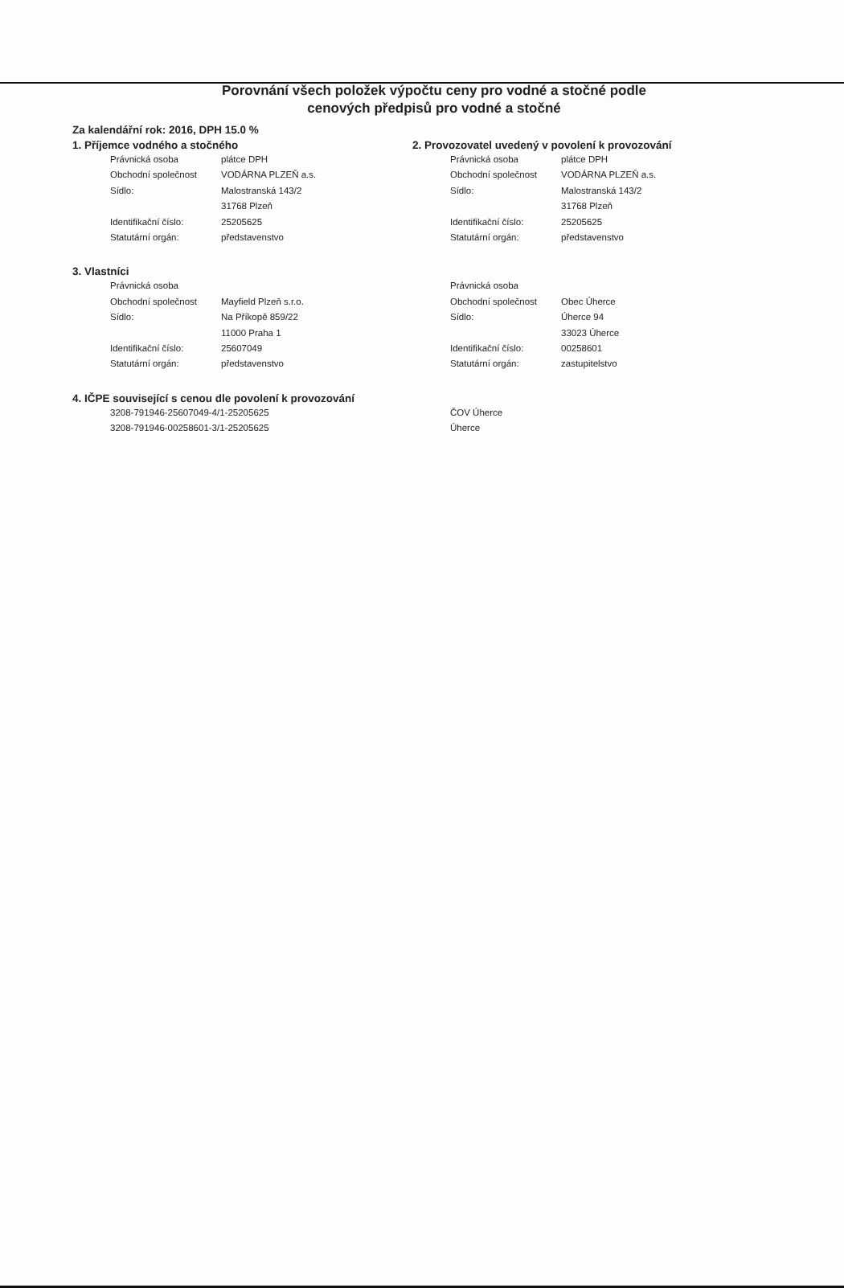Porovnání všech položek výpočtu ceny pro vodné a stočné podle
cenových předpisů pro vodné a stočné
Za kalendářní rok: 2016, DPH 15.0 %
1. Příjemce vodného a stočného
| Právnická osoba | plátce DPH |
| Obchodní společnost | VODÁRNA PLZEŇ a.s. |
| Sídlo: | Malostranská 143/2 |
| | 31768 Plzeň |
| Identifikační číslo: | 25205625 |
| Statutární orgán: | představenstvo |
2. Provozovatel uvedený v povolení k provozování
| Právnická osoba | plátce DPH |
| Obchodní společnost | VODÁRNA PLZEŇ a.s. |
| Sídlo: | Malostranská 143/2 |
| | 31768 Plzeň |
| Identifikační číslo: | 25205625 |
| Statutární orgán: | představenstvo |
3. Vlastníci
| Právnická osoba | |
| Obchodní společnost | Mayfield Plzeň s.r.o. |
| Sídlo: | Na Příkopě 859/22 |
| | 11000 Praha 1 |
| Identifikační číslo: | 25607049 |
| Statutární orgán: | představenstvo |
| Právnická osoba | |
| Obchodní společnost | Obec Úherce |
| Sídlo: | Úherce 94 |
| | 33023 Úherce |
| Identifikační číslo: | 00258601 |
| Statutární orgán: | zastupitelstvo |
4. IČPE související s cenou dle povolení k provozování
| 3208-791946-25607049-4/1-25205625 | ČOV Úherce |
| 3208-791946-00258601-3/1-25205625 | Úherce |